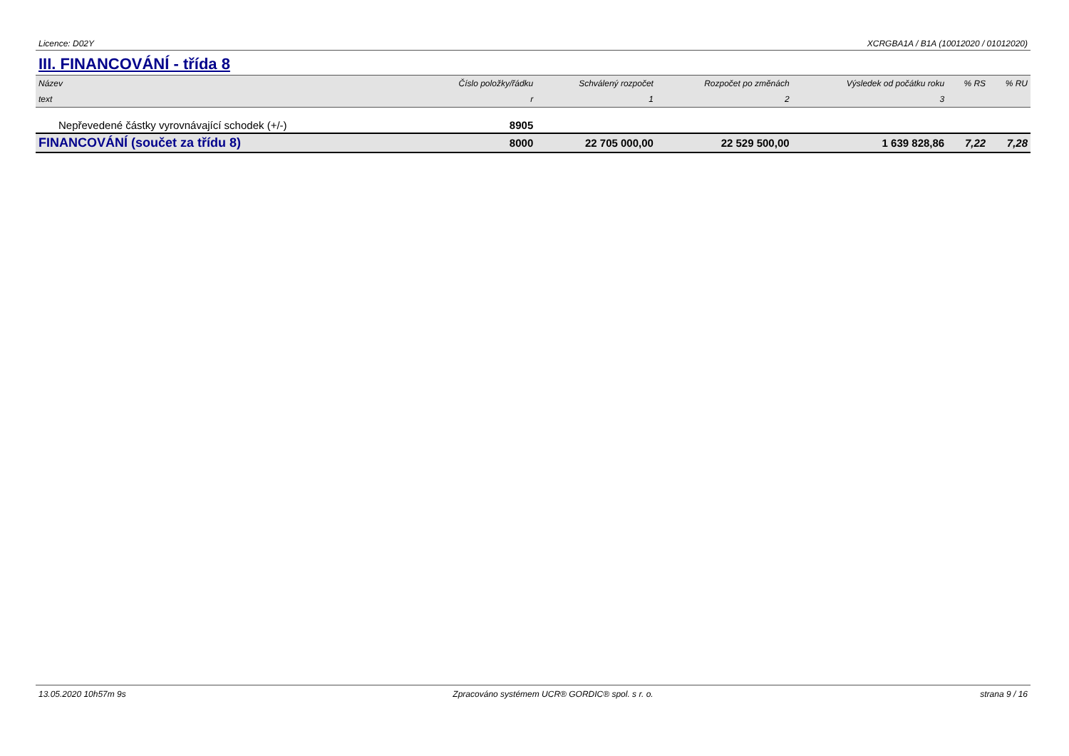Licence: D02Y XCRGBA1A / B1A (10012020 / 01012020)
III. FINANCOVÁNÍ - třída 8
| Název | Číslo položky/řádku | Schválený rozpočet | Rozpočet po změnách | Výsledek od počátku roku | % RS | % RU |
| --- | --- | --- | --- | --- | --- | --- |
| text | r | 1 | 2 | 3 | | |
| Nepřevedené částky vyrovnávající schodek (+/-) | 8905 | | | | | |
| FINANCOVÁNÍ (součet za třídu 8) | 8000 | 22 705 000,00 | 22 529 500,00 | 1 639 828,86 | 7,22 | 7,28 |
13.05.2020 10h57m 9s Zpracováno systémem UCR® GORDIC® spol. s r. o. strana 9 / 16